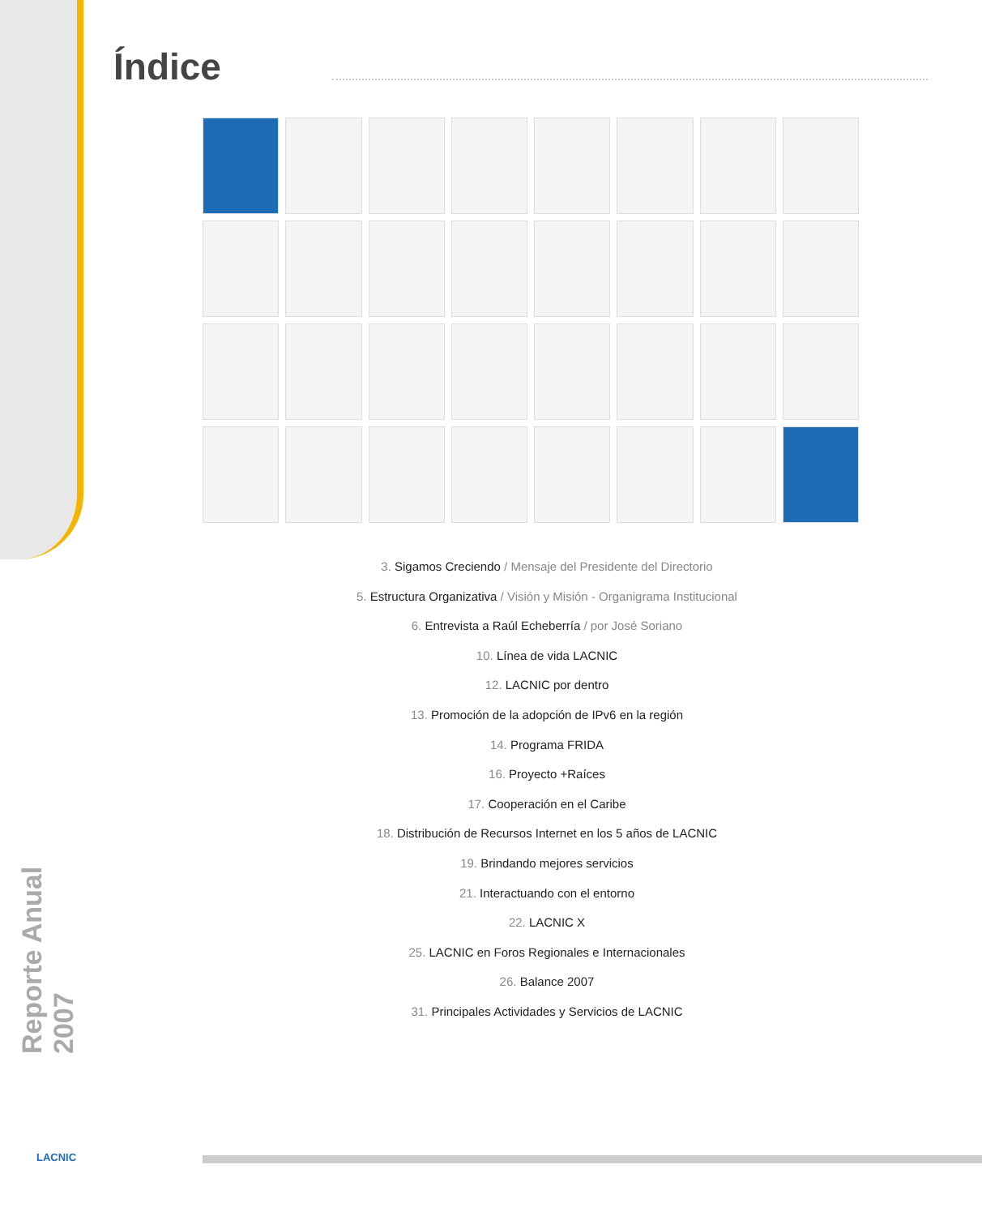Índice
3. Sigamos Creciendo / Mensaje del Presidente del Directorio
5. Estructura Organizativa / Visión y Misión - Organigrama Institucional
6. Entrevista a Raúl Echeberría / por José Soriano
10. Línea de vida LACNIC
12. LACNIC por dentro
13. Promoción de la adopción de IPv6 en la región
14. Programa FRIDA
16. Proyecto +Raíces
17. Cooperación en el Caribe
18. Distribución de Recursos Internet en los 5 años de LACNIC
19. Brindando mejores servicios
21. Interactuando con el entorno
22. LACNIC X
25. LACNIC en Foros Regionales e Internacionales
26. Balance 2007
31. Principales Actividades y Servicios de LACNIC
Reporte Anual 2007
LACNIC